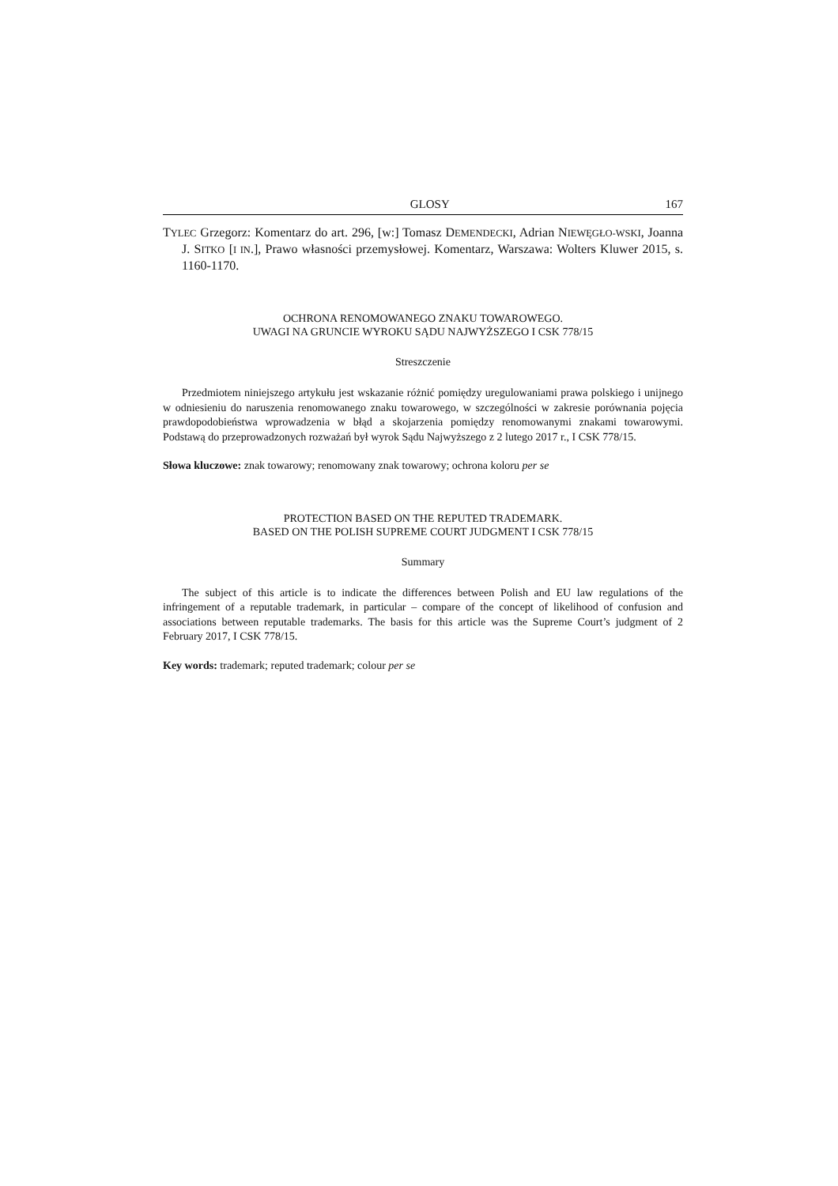GLOSY 167
TYLEC Grzegorz: Komentarz do art. 296, [w:] Tomasz DEMENDECKI, Adrian NIEWĘGŁO-WSKI, Joanna J. SITKO [I IN.], Prawo własności przemysłowej. Komentarz, Warszawa: Wolters Kluwer 2015, s. 1160-1170.
OCHRONA RENOMOWANEGO ZNAKU TOWAROWEGO.
UWAGI NA GRUNCIE WYROKU SĄDU NAJWYŻSZEGO I CSK 778/15
Streszczenie
Przedmiotem niniejszego artykułu jest wskazanie różnić pomiędzy uregulowaniami prawa polskiego i unijnego w odniesieniu do naruszenia renomowanego znaku towarowego, w szczególności w zakresie porównania pojęcia prawdopodobieństwa wprowadzenia w błąd a skojarzenia pomiędzy renomowanymi znakami towarowymi. Podstawą do przeprowadzonych rozważań był wyrok Sądu Najwyższego z 2 lutego 2017 r., I CSK 778/15.
Słowa kluczowe: znak towarowy; renomowany znak towarowy; ochrona koloru per se
PROTECTION BASED ON THE REPUTED TRADEMARK.
BASED ON THE POLISH SUPREME COURT JUDGMENT I CSK 778/15
Summary
The subject of this article is to indicate the differences between Polish and EU law regulations of the infringement of a reputable trademark, in particular – compare of the concept of likelihood of confusion and associations between reputable trademarks. The basis for this article was the Supreme Court’s judgment of 2 February 2017, I CSK 778/15.
Key words: trademark; reputed trademark; colour per se